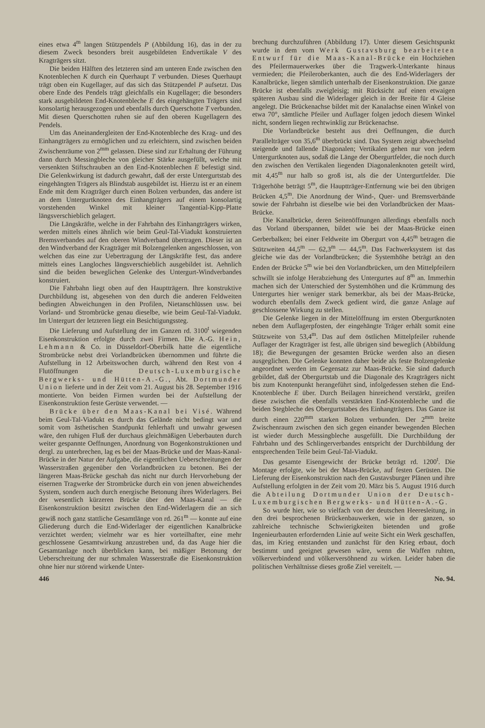eines etwa 4<sup>m</sup> langen Stützpendels P (Abbildung 16), das in der zu diesem Zweck besonders breit ausgebildeten Endvertikale V des Kragträgers sitzt.
Die beiden Hälften des letzteren sind am unteren Ende zwischen den Knotenblechen K durch ein Querhaupt T verbunden. Dieses Querhaupt trägt oben ein Kugellager, auf das sich das Stützpendel P aufsetzt. Das obere Ende des Pendels trägt gleichfalls ein Kugellager; die besonders stark ausgebildeten End-Knotenbleche E des eingehängten Trägers sind konsolartig herausgezogen und ebenfalls durch Querschotte T verbunden. Mit diesen Querschotten ruhen sie auf den oberen Kugellagern des Pendels.
Um das Aneinandergleiten der End-Knotenbleche des Krag- und des Einhangträgers zu ermöglichen und zu erleichtern, sind zwischen beiden Zwischenräume von 2<sup>mm</sup> gelassen. Diese sind zur Erhaltung der Führung dann durch Messingbleche von gleicher Stärke ausgefüllt, welche mit versenkten Stiftschrauben an den End-Knotenblechen E befestigt sind. Die Gelenkwirkung ist dadurch gewahrt, daß der erste Untergurtstab des eingehängten Trägers als Blindstab ausgebildet ist. Hierzu ist er an einem Ende mit dem Kragträger durch einen Bolzen verbunden, das andere ist an dem Untergurtknoten des Einhangträgers auf einem konsolartig vorstehenden Winkel mit kleiner Tangential-Kipp-Platte längsverschieblich gelagert.
Die Längskräfte, welche in der Fahrbahn des Einhangträgers wirken, werden mittels eines ähnlich wie beim Geul-Tal-Viadukt konstruierten Bremsverbandes auf den oberen Windverband übertragen. Dieser ist an den Windverband der Kragträger mit Bolzengelenken angeschlossen, von welchen das eine zur Uebertragung der Längskräfte fest, das andere mittels eines Langloches längsverschieblich ausgebildet ist. Aehnlich sind die beiden beweglichen Gelenke des Untergurt-Windverbandes konstruiert.
Die Fahrbahn liegt oben auf den Hauptträgern. Ihre konstruktive Durchbildung ist, abgesehen von den durch die anderen Feldweiten bedingten Abweichungen in den Profilen, Nietanschlüssen usw. bei Vorland- und Strombrücke genau dieselbe, wie beim Geul-Tal-Viadukt. Im Untergurt der letzteren liegt ein Besichtigungssteg.
Die Lieferung und Aufstellung der im Ganzen rd. 3100<sup>t</sup> wiegenden Eisenkonstruktion erfolgte durch zwei Firmen. Die A.-G. Hein, Lehmann & Co. in Düsseldorf-Oberbilk hatte die eigentliche Strombrücke nebst drei Vorlandbrücken übernommen und führte die Aufstellung in 12 Arbeitswochen durch, während den Rest von 4 Flutöffnungen die Deutsch-Luxemburgische Bergwerks- und Hütten-A.-G., Abt. Dortmunder Union lieferte und in der Zeit vom 21. August bis 28. September 1916 montierte. Von beiden Firmen wurden bei der Aufstellung der Eisenkonstruktion feste Gerüste verwendet. —
Brücke über den Maas-Kanal bei Visé. Während beim Geul-Tal-Viadukt es durch das Gelände nicht bedingt war und somit vom ästhetischen Standpunkt fehlerhaft und unwahr gewesen wäre, den ruhigen Fluß der durchaus gleichmäßigen Ueberbauten durch weiter gespannte Oeffnungen, Anordnung von Bogenkonstruktionen und dergl. zu unterbrechen, lag es bei der Maas-Brücke und der Maas-Kanal-Brücke in der Natur der Aufgabe, die eigentlichen Ueberschreitungen der Wasserstraßen gegenüber den Vorlandbrücken zu betonen. Bei der längeren Maas-Brücke geschah das nicht nur durch Hervorhebung der eisernen Tragwerke der Strombrücke durch ein von jenen abweichendes System, sondern auch durch energische Betonung ihres Widerlagers. Bei der wesentlich kürzeren Brücke über den Maas-Kanal — die Eisenkonstruktion besitzt zwischen den End-Widerlagern die an sich gewiß noch ganz stattliche Gesamtlänge von rd. 261<sup>m</sup> — konnte auf eine Gliederung durch die End-Widerlager der eigentlichen Kanalbrücke verzichtet werden; vielmehr war es hier vorteilhafter, eine mehr geschlossene Gesamtwirkung anzustreben und, da das Auge hier die Gesamtanlage noch überblicken kann, bei mäßiger Betonung der Ueberschreitung der nur schmalen Wasserstraße die Eisenkonstruktion ohne hier nur störend wirkende Unter-
brechung durchzuführen (Abbildung 17). Unter diesem Gesichtspunkt wurde in dem vom Werk Gustavsburg bearbeiteten Entwurf für die Maas-Kanal-Brücke ein Hochziehen des Pfeilermauerwerkes über die Tragwerk-Unterkante hinaus vermieden; die Pfeileroberkanten, auch die des End-Widerlagers der Kanalbrücke, liegen sämtlich unterhalb der Eisenkonstruktion. Die ganze Brücke ist ebenfalls zweigleisig; mit Rücksicht auf einen etwaigen späteren Ausbau sind die Widerlager gleich in der Breite für 4 Gleise angelegt. Die Brückenachse bildet mit der Kanalachse einen Winkel von etwa 70°, sämtliche Pfeiler und Auflager folgen jedoch diesem Winkel nicht, sondern liegen rechtwinklig zur Brückenachse.
Die Vorlandbrücke besteht aus drei Oeffnungen, die durch Parallelträger von 35,6<sup>m</sup> überbrückt sind. Das System zeigt abwechselnd steigende und fallende Diagonalen; Vertikalen gehen nur von jedem Untergurtknoten aus, sodaß die Länge der Obergurtfelder, die noch durch den zwischen den Vertikalen liegenden Diagonalenknoten geteilt wird, mit 4,45<sup>m</sup> nur halb so groß ist, als die der Untergurtfelder. Die Trägerhöhe beträgt 5<sup>m</sup>, die Hauptträger-Entfernung wie bei den übrigen Brücken 4,5<sup>m</sup>. Die Anordnung der Wind-, Quer- und Bremsverbände sowie der Fahrbahn ist dieselbe wie bei den Vorlandbrücken der Maas-Brücke.
Die Kanalbrücke, deren Seitenöffnungen allerdings ebenfalls noch das Vorland überspannen, bildet wie bei der Maas-Brücke einen Gerberbalken; bei einer Feldweite im Obergurt von 4,45<sup>m</sup> betragen die Stützweiten 44,5<sup>m</sup> — 62,3<sup>m</sup> — 44,5<sup>m</sup>. Das Fachwerksystem ist das gleiche wie das der Vorlandbrücken; die Systemhöhe beträgt an den Enden der Brücke 5<sup>m</sup> wie bei den Vorlandbrücken, um den Mittelpfeilern schwillt sie infolge Herabziehung des Untergurtes auf 8<sup>m</sup> an. Immerhin machen sich der Unterschied der Systemhöhen und die Krümmung des Untergurtes hier weniger stark bemerkbar, als bei der Maas-Brücke, wodurch ebenfalls dem Zweck gedient wird, die ganze Anlage auf geschlossene Wirkung zu stellen.
Die Gelenke liegen in der Mittelöffnung im ersten Obergurtknoten neben dem Auflagerpfosten, der eingehängte Träger erhält somit eine Stützweite von 53,4<sup>m</sup>. Das auf dem östlichen Mittelpfeiler ruhende Auflager der Kragträger ist fest, alle übrigen sind beweglich (Abbildung 18); die Bewegungen der gesamten Brücke werden also an diesen ausgeglichen. Die Gelenke konnten daher beide als feste Bolzengelenke angeordnet werden im Gegensatz zur Maas-Brücke. Sie sind dadurch gebildet, daß der Obergurtstab und die Diagonale des Kragträgers nicht bis zum Knotenpunkt herangeführt sind, infolgedessen stehen die End-Knotenbleche E über. Durch Beilagen hinreichend verstärkt, greifen diese zwischen die ebenfalls verstärkten End-Knotenbleche und die beiden Stegbleche des Obergurtstabes des Einhangträgers. Das Ganze ist durch einen 220<sup>mm</sup> starken Bolzen verbunden. Der 2<sup>mm</sup> breite Zwischenraum zwischen den sich gegen einander bewegenden Blechen ist wieder durch Messingbleche ausgefüllt. Die Durchbildung der Fahrbahn und des Schlingerverbandes entspricht der Durchbildung der entsprechenden Teile beim Geul-Tal-Viadukt.
Das gesamte Eisengewicht der Brücke beträgt rd. 1200<sup>t</sup>. Die Montage erfolgte, wie bei der Maas-Brücke, auf festen Gerüsten. Die Lieferung der Eisenkonstruktion nach den Gustavsburger Plänen und ihre Aufstellung erfolgten in der Zeit vom 20. März bis 5. August 1916 durch die Abteilung Dortmunder Union der Deutsch-Luxemburgischen Bergwerks- und Hütten-A.-G.
So wurde hier, wie so vielfach von der deutschen Heeresleitung, in den drei besprochenen Brückenbauwerken, wie in der ganzen, so zahlreiche technische Schwierigkeiten bietenden und große Ingenieurbauten erfordernden Linie auf weite Sicht ein Werk geschaffen, das, im Krieg entstanden und zunächst für den Krieg erbaut, doch bestimmt und geeignet gewesen wäre, wenn die Waffen ruhten, völkerverbindend und völkerversöhnend zu wirken. Leider haben die politischen Verhältnisse dieses große Ziel vereitelt. —
446 No. 94.